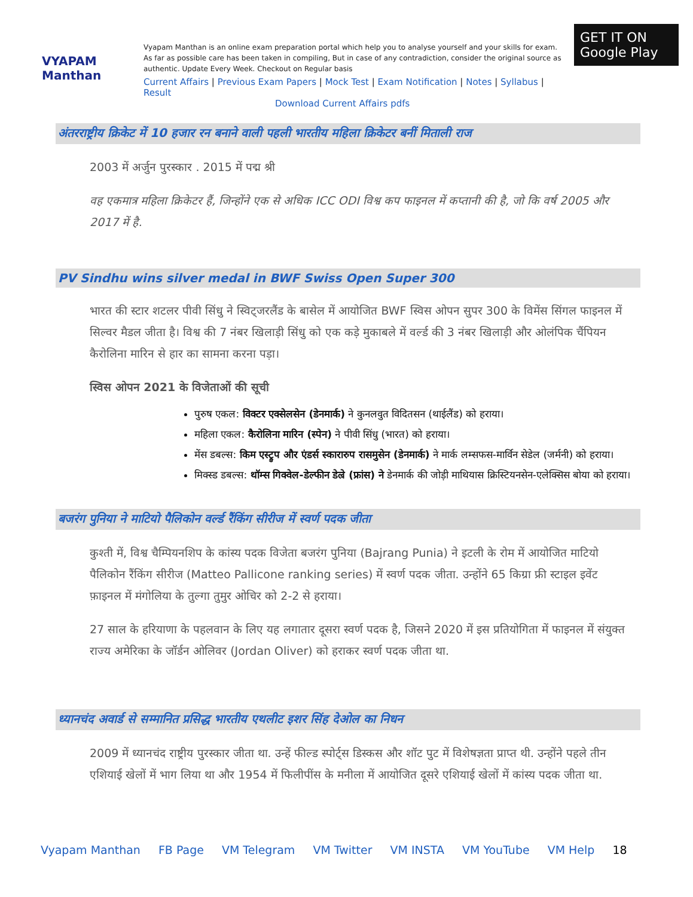VYAPAM Manthan
Vyapam Manthan is an online exam preparation portal which help you to analyse yourself and your skills for exam. As far as possible care has been taken in compiling, But in case of any contradiction, consider the original source as authentic. Update Every Week. Checkout on Regular basis
Current Affairs | Previous Exam Papers | Mock Test | Exam Notification | Notes | Syllabus | Result
Download Current Affairs pdfs
GET IT ON Google Play
अंतरराष्ट्रीय क्रिकेट में 10 हजार रन बनाने वाली पहली भारतीय महिला क्रिकेटर बनीं मिताली राज
2003 में अर्जुन पुरस्कार . 2015 में पद्म श्री
वह एकमात्र महिला क्रिकेटर हैं, जिन्होंने एक से अधिक ICC ODI विश्व कप फाइनल में कप्तानी की है, जो कि वर्ष 2005 और 2017 में है.
PV Sindhu wins silver medal in BWF Swiss Open Super 300
भारत की स्टार शटलर पीवी सिंधु ने स्विट्जरलैंड के बासेल में आयोजित BWF स्विस ओपन सुपर 300 के विमेंस सिंगल फाइनल में सिल्वर मैडल जीता है। विश्व की 7 नंबर खिलाड़ी सिंधु को एक कड़े मुकाबले में वर्ल्ड की 3 नंबर खिलाड़ी और ओलंपिक चैंपियन कैरोलिना मारिन से हार का सामना करना पड़ा।
स्विस ओपन 2021 के विजेताओं की सूची
पुरुष एकल: विक्टर एक्सेलसेन (डेनमार्क) ने कुनलवुत विदितसन (थाईलैंड) को हराया।
महिला एकल: कैरोलिना मारिन (स्पेन) ने पीवी सिंधु (भारत) को हराया।
मेंस डबल्स: किम एस्ट्रुप और एंडर्स स्कारारुप रासमुसेन (डेनमार्क) ने मार्क लम्सफस-मार्विन सेडेल (जर्मनी) को हराया।
मिक्स्ड डबल्स: थॉम्स गिक्वेल-डेल्फीन डेल्रे (फ्रांस) ने डेनमार्क की जोड़ी माथियास क्रिस्टियनसेन-एलेक्सिस बोया को हराया।
बजरंग पुनिया ने माटियो पैलिकोन वर्ल्ड रैंकिंग सीरीज में स्वर्ण पदक जीता
कुश्ती में, विश्व चैम्पियनशिप के कांस्य पदक विजेता बजरंग पुनिया (Bajrang Punia) ने इटली के रोम में आयोजित माटियो पैलिकोन रैंकिंग सीरीज (Matteo Pallicone ranking series) में स्वर्ण पदक जीता. उन्होंने 65 किग्रा फ्री स्टाइल इवेंट फ़ाइनल में मंगोलिया के तुल्गा तुमुर ओचिर को 2-2 से हराया।
27 साल के हरियाणा के पहलवान के लिए यह लगातार दूसरा स्वर्ण पदक है, जिसने 2020 में इस प्रतियोगिता में फाइनल में संयुक्त राज्य अमेरिका के जॉर्डन ओलिवर (Jordan Oliver) को हराकर स्वर्ण पदक जीता था.
ध्यानचंद अवार्ड से सम्मानित प्रसिद्ध भारतीय एथलीट इशर सिंह देओल का निधन
2009 में ध्यानचंद राष्ट्रीय पुरस्कार जीता था. उन्हें फील्ड स्पोर्ट्स डिस्कस और शॉट पुट में विशेषज्ञता प्राप्त थी. उन्होंने पहले तीन एशियाई खेलों में भाग लिया था और 1954 में फिलीपींस के मनीला में आयोजित दूसरे एशियाई खेलों में कांस्य पदक जीता था.
Vyapam Manthan FB Page VM Telegram VM Twitter VM INSTA VM YouTube VM Help 18